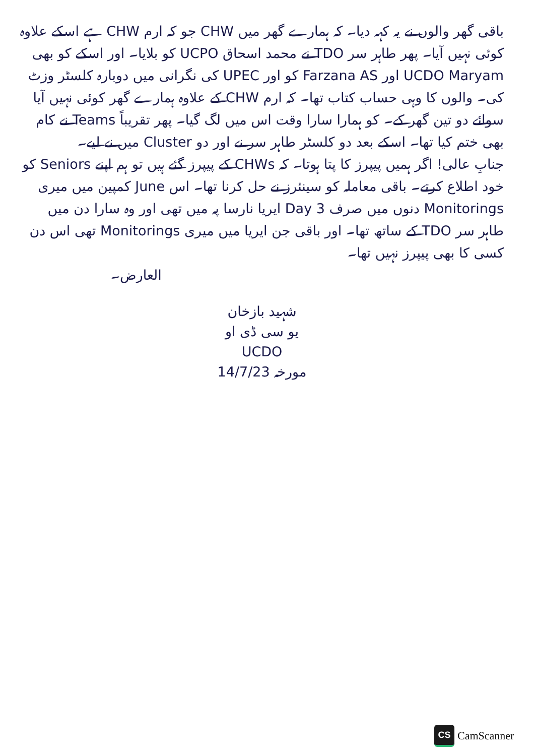باقی گھر والوں نے یہ کہہ دیا۔ کہ ہمارے گھر میں CHW جو کہ ارم CHW ہے اسکے علاوہ کوئی نہیں آیا۔ پھر طاہر سر TDO نے محمد اسحاق UCPO کو بلایا۔ اور اسکے کو بھی UCDO Maryam اور Farzana AS کو اور UPEC کی نگرانی میں دوبارہ کلسٹر وزٹ کی۔ والوں کا وہی حساب کتاب تھا۔ کہ ارم CHW کے علاوہ ہمارے گھر کوئی نہیں آیا سوائے دو تین گھر کے۔ کو ہمارا سارا وقت اس میں لگ گیا۔ پھر تقریباً Teams نے کام بھی ختم کیا تھا۔ اسکے بعد دو کلسٹر طاہر سر نے اور دو Cluster میں نے لیے۔
جنابِ عالی! اگر ہمیں پیپرز کا پتا ہوتا۔ کہ CHWs کے پیپرز گئے ہیں تو ہم اپنے Seniors کو خود اطلاع کرتے۔ باقی معاملہ کو سینئرز نے حل کرنا تھا۔ اس June کمپین میں میری Monitorings دنوں میں صرف Day 3 ایریا نارسا پہ میں تھی اور وہ سارا دن میں طاہر سر TDO کے ساتھ تھا۔ اور باقی جن ایریا میں میری Monitorings تھی اس دن کسی کا بھی پیپرز نہیں تھا۔
العارض۔
شہید بازخان
یو سی ڈی او
UCDO
مورخہ 14/7/23
CS
CamScanner